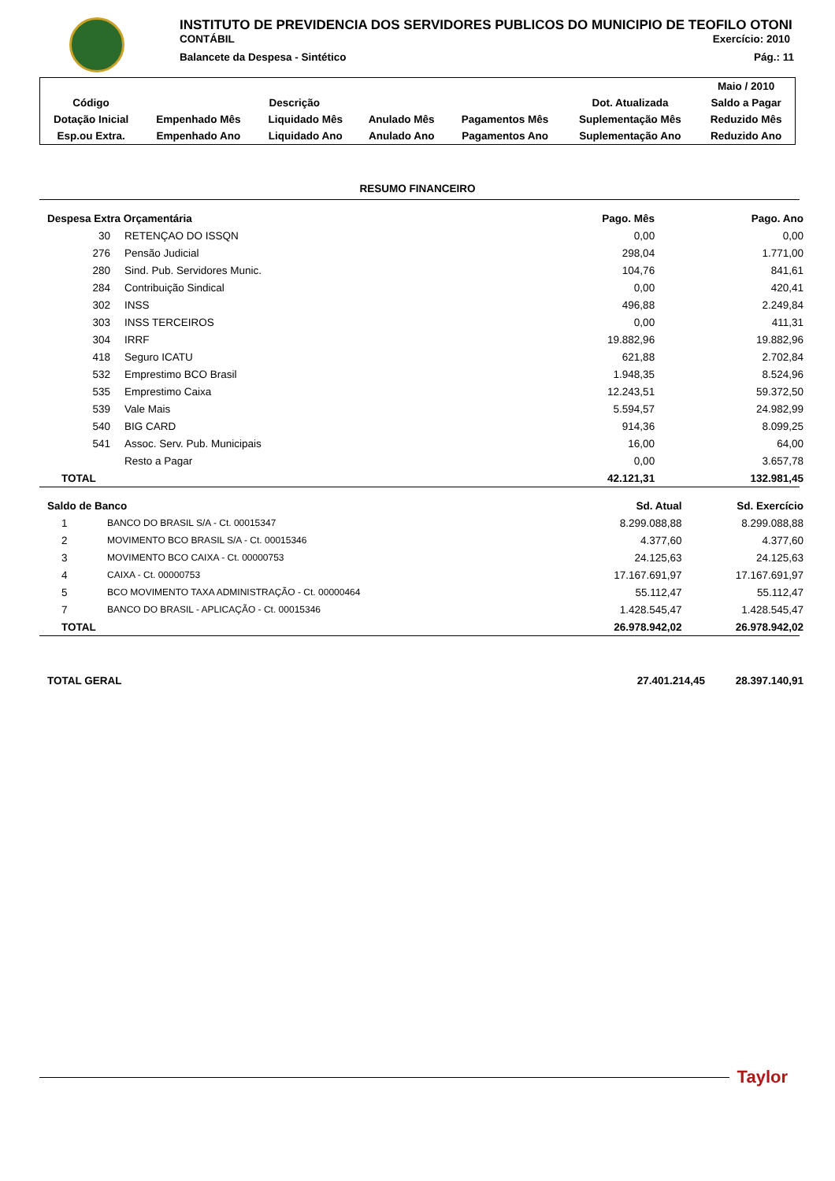INSTITUTO DE PREVIDENCIA DOS SERVIDORES PUBLICOS DO MUNICIPIO DE TEOFILO OTONI
CONTÁBIL Exercício: 2010
Balancete da Despesa - Sintético Pág.: 11
| | | | | | | Maio / 2010 |
| Código | Descrição | | | | Dot. Atualizada | Saldo a Pagar |
| Dotação Inicial | Empenhado Mês | Liquidado Mês | Anulado Mês | Pagamentos Mês | Suplementação Mês | Reduzido Mês |
| Esp.ou Extra. | Empenhado Ano | Liquidado Ano | Anulado Ano | Pagamentos Ano | Suplementação Ano | Reduzido Ano |
RESUMO FINANCEIRO
| Despesa Extra Orçamentária | | Pago. Mês | Pago. Ano |
| 30 | RETENÇAO DO ISSQN | 0,00 | 0,00 |
| 276 | Pensão Judicial | 298,04 | 1.771,00 |
| 280 | Sind. Pub. Servidores Munic. | 104,76 | 841,61 |
| 284 | Contribuição Sindical | 0,00 | 420,41 |
| 302 | INSS | 496,88 | 2.249,84 |
| 303 | INSS TERCEIROS | 0,00 | 411,31 |
| 304 | IRRF | 19.882,96 | 19.882,96 |
| 418 | Seguro ICATU | 621,88 | 2.702,84 |
| 532 | Emprestimo BCO Brasil | 1.948,35 | 8.524,96 |
| 535 | Emprestimo Caixa | 12.243,51 | 59.372,50 |
| 539 | Vale Mais | 5.594,57 | 24.982,99 |
| 540 | BIG CARD | 914,36 | 8.099,25 |
| 541 | Assoc. Serv. Pub. Municipais | 16,00 | 64,00 |
| | Resto a Pagar | 0,00 | 3.657,78 |
| TOTAL | | 42.121,31 | 132.981,45 |
| Saldo de Banco | | Sd. Atual | Sd. Exercício |
| 1 | BANCO DO BRASIL S/A - Ct. 00015347 | 8.299.088,88 | 8.299.088,88 |
| 2 | MOVIMENTO BCO BRASIL S/A - Ct. 00015346 | 4.377,60 | 4.377,60 |
| 3 | MOVIMENTO BCO CAIXA - Ct. 00000753 | 24.125,63 | 24.125,63 |
| 4 | CAIXA - Ct. 00000753 | 17.167.691,97 | 17.167.691,97 |
| 5 | BCO MOVIMENTO TAXA ADMINISTRAÇÃO - Ct. 00000464 | 55.112,47 | 55.112,47 |
| 7 | BANCO DO BRASIL - APLICAÇÃO - Ct. 00015346 | 1.428.545,47 | 1.428.545,47 |
| TOTAL | | 26.978.942,02 | 26.978.942,02 |
| TOTAL GERAL | 27.401.214,45 | 28.397.140,91 |
Taylor